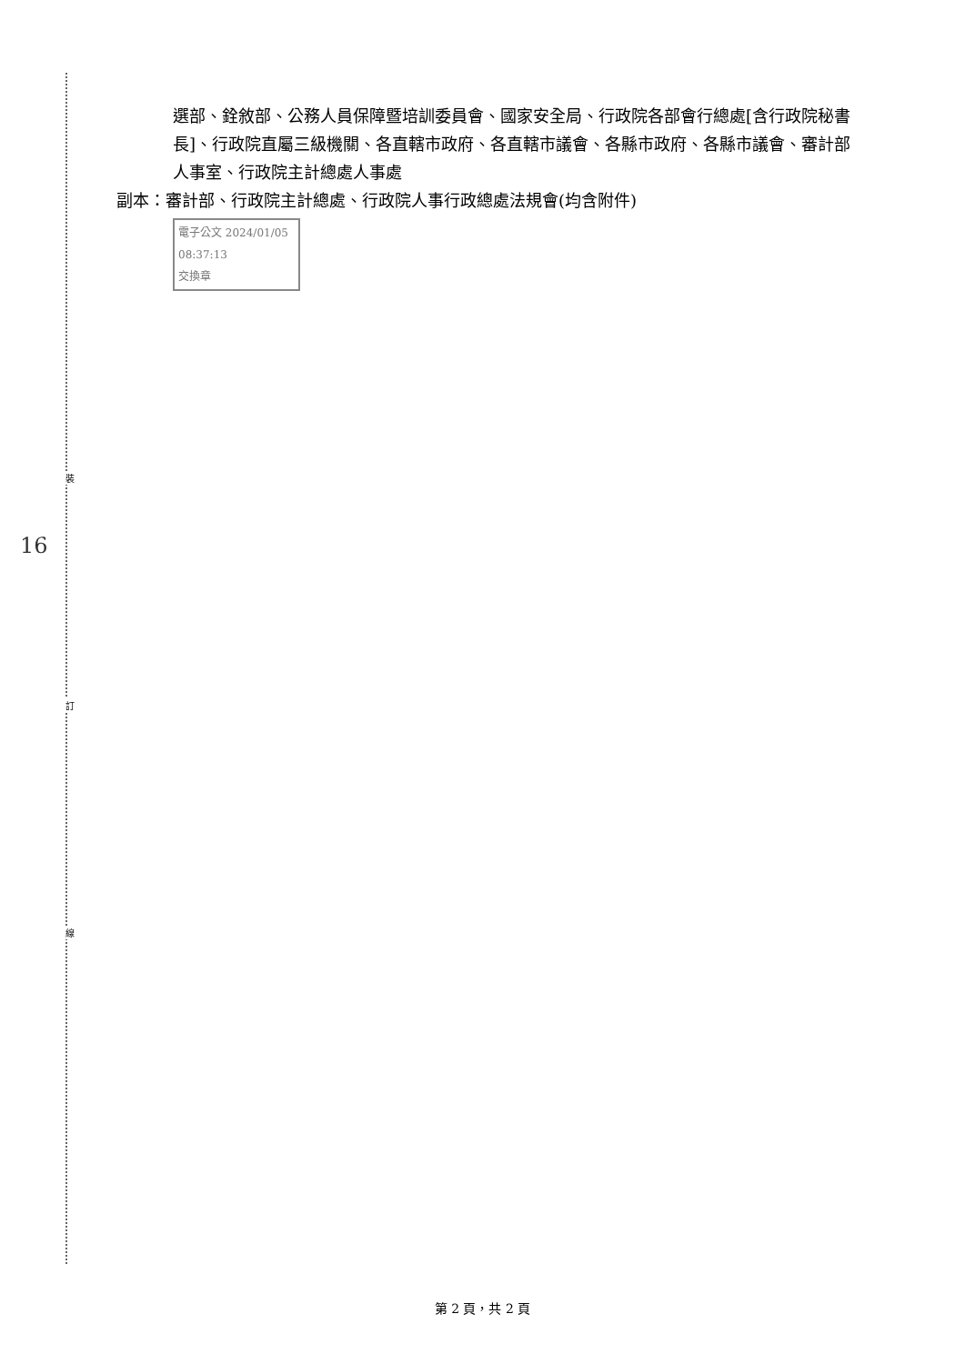裝
訂
線
16
選部、銓敘部、公務人員保障暨培訓委員會、國家安全局、行政院各部會行總處[含行政院秘書長]、行政院直屬三級機關、各直轄市政府、各直轄市議會、各縣市政府、各縣市議會、審計部人事室、行政院主計總處人事處
副本：審計部、行政院主計總處、行政院人事行政總處法規會(均含附件)
電子公文 2024/01/05 08:37:13
交換章
第 2 頁，共 2 頁